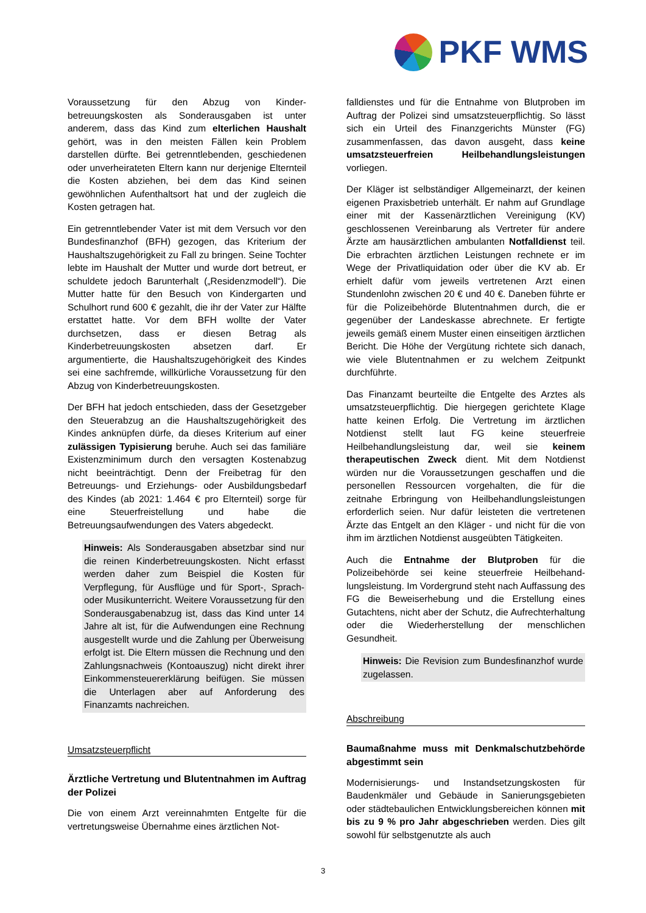PKF WMS
Voraussetzung für den Abzug von Kinder­betreuungskosten als Sonderausgaben ist unter anderem, dass das Kind zum elterlichen Haushalt gehört, was in den meisten Fällen kein Problem darstellen dürfte. Bei getrenntlebenden, geschie­denen oder unverheirateten Eltern kann nur derjenige Elternteil die Kosten abziehen, bei dem das Kind seinen gewöhnlichen Aufenthaltsort hat und der zugleich die Kosten getragen hat.
Ein getrenntlebender Vater ist mit dem Versuch vor den Bundesfinanzhof (BFH) gezogen, das Kriterium der Haushaltszugehörigkeit zu Fall zu bringen. Seine Tochter lebte im Haushalt der Mutter und wurde dort betreut, er schuldete jedoch Barunterhalt („Residenzmodell“). Die Mutter hatte für den Besuch von Kindergarten und Schulhort rund 600 € gezahlt, die ihr der Vater zur Hälfte erstattet hatte. Vor dem BFH wollte der Vater durchsetzen, dass er diesen Betrag als Kinderbetreuungskosten absetzen darf. Er argumentierte, die Haushaltszugehörigkeit des Kindes sei eine sachfremde, willkürliche Voraus­setzung für den Abzug von Kinderbetreuungs­kosten.
Der BFH hat jedoch entschieden, dass der Gesetz­geber den Steuerabzug an die Haushaltszugehörig­keit des Kindes anknüpfen dürfe, da dieses Kriterium auf einer zulässigen Typisierung beruhe. Auch sei das familiäre Existenzminimum durch den versagten Kostenabzug nicht beeinträchtigt. Denn der Freibetrag für den Betreuungs- und Erziehungs- oder Ausbildungsbedarf des Kindes (ab 2021: 1.464 € pro Elternteil) sorge für eine Steuer­freistellung und habe die Betreuungsaufwendungen des Vaters abgedeckt.
Hinweis: Als Sonderausgaben absetzbar sind nur die reinen Kinderbetreuungskosten. Nicht erfasst werden daher zum Beispiel die Kosten für Verpflegung, für Ausflüge und für Sport-, Sprach- oder Musikunterricht. Weitere Vor­aussetzung für den Sonderausgabenabzug ist, dass das Kind unter 14 Jahre alt ist, für die Auf­wendungen eine Rechnung ausgestellt wurde und die Zahlung per Überweisung erfolgt ist. Die Eltern müssen die Rechnung und den Zahlungs­nachweis (Kontoauszug) nicht direkt ihrer Ein­kommensteuererklärung beifügen. Sie müssen die Unterlagen aber auf Anforderung des Finanzamts nachreichen.
Umsatzsteuerpflicht
Ärztliche Vertretung und Blutentnahmen im Auftrag der Polizei
Die von einem Arzt vereinnahmten Entgelte für die vertretungsweise Übernahme eines ärztlichen Not-
falldienstes und für die Entnahme von Blutproben im Auftrag der Polizei sind umsatzsteuerpflichtig. So lässt sich ein Urteil des Finanzgerichts Münster (FG) zusammenfassen, das davon ausgeht, dass keine umsatzsteuerfreien Heilbehandlungs­leistungen vorliegen.
Der Kläger ist selbständiger Allgemeinarzt, der keinen eigenen Praxisbetrieb unterhält. Er nahm auf Grundlage einer mit der Kassenärztlichen Vereinigung (KV) geschlossenen Vereinbarung als Vertreter für andere Ärzte am hausärztlichen ambu­lanten Notfalldienst teil. Die erbrachten ärztlichen Leistungen rechnete er im Wege der Privatliqui­dation oder über die KV ab. Er erhielt dafür vom jeweils vertretenen Arzt einen Stundenlohn zwischen 20 € und 40 €. Daneben führte er für die Polizeibehörde Blutentnahmen durch, die er gegen­über der Landeskasse abrechnete. Er fertigte jeweils gemäß einem Muster einen einseitigen ärzt­lichen Bericht. Die Höhe der Vergütung richtete sich danach, wie viele Blutentnahmen er zu welchem Zeitpunkt durchführte.
Das Finanzamt beurteilte die Entgelte des Arztes als umsatzsteuerpflichtig. Die hiergegen gerichtete Klage hatte keinen Erfolg. Die Vertretung im ärzt­lichen Notdienst stellt laut FG keine steuerfreie Heilbehandlungsleistung dar, weil sie keinem therapeutischen Zweck dient. Mit dem Notdienst würden nur die Voraussetzungen geschaffen und die personellen Ressourcen vorgehalten, die für die zeitnahe Erbringung von Heilbehandlungsleistungen erforderlich seien. Nur dafür leisteten die vertretenen Ärzte das Entgelt an den Kläger - und nicht für die von ihm im ärztlichen Notdienst ausge­übten Tätigkeiten.
Auch die Entnahme der Blutproben für die Polizeibehörde sei keine steuerfreie Heilbehand­lungsleistung. Im Vordergrund steht nach Auffassung des FG die Beweiserhebung und die Erstellung eines Gutachtens, nicht aber der Schutz, die Aufrechterhaltung oder die Wiederherstellung der menschlichen Gesundheit.
Hinweis: Die Revision zum Bundesfinanzhof wurde zugelassen.
Abschreibung
Baumaßnahme muss mit Denkmalschutzbehörde abgestimmt sein
Modernisierungs- und Instandsetzungskosten für Baudenkmäler und Gebäude in Sanierungsgebieten oder städtebaulichen Entwicklungsbereichen können mit bis zu 9 % pro Jahr abgeschrieben werden. Dies gilt sowohl für selbstgenutzte als auch
3